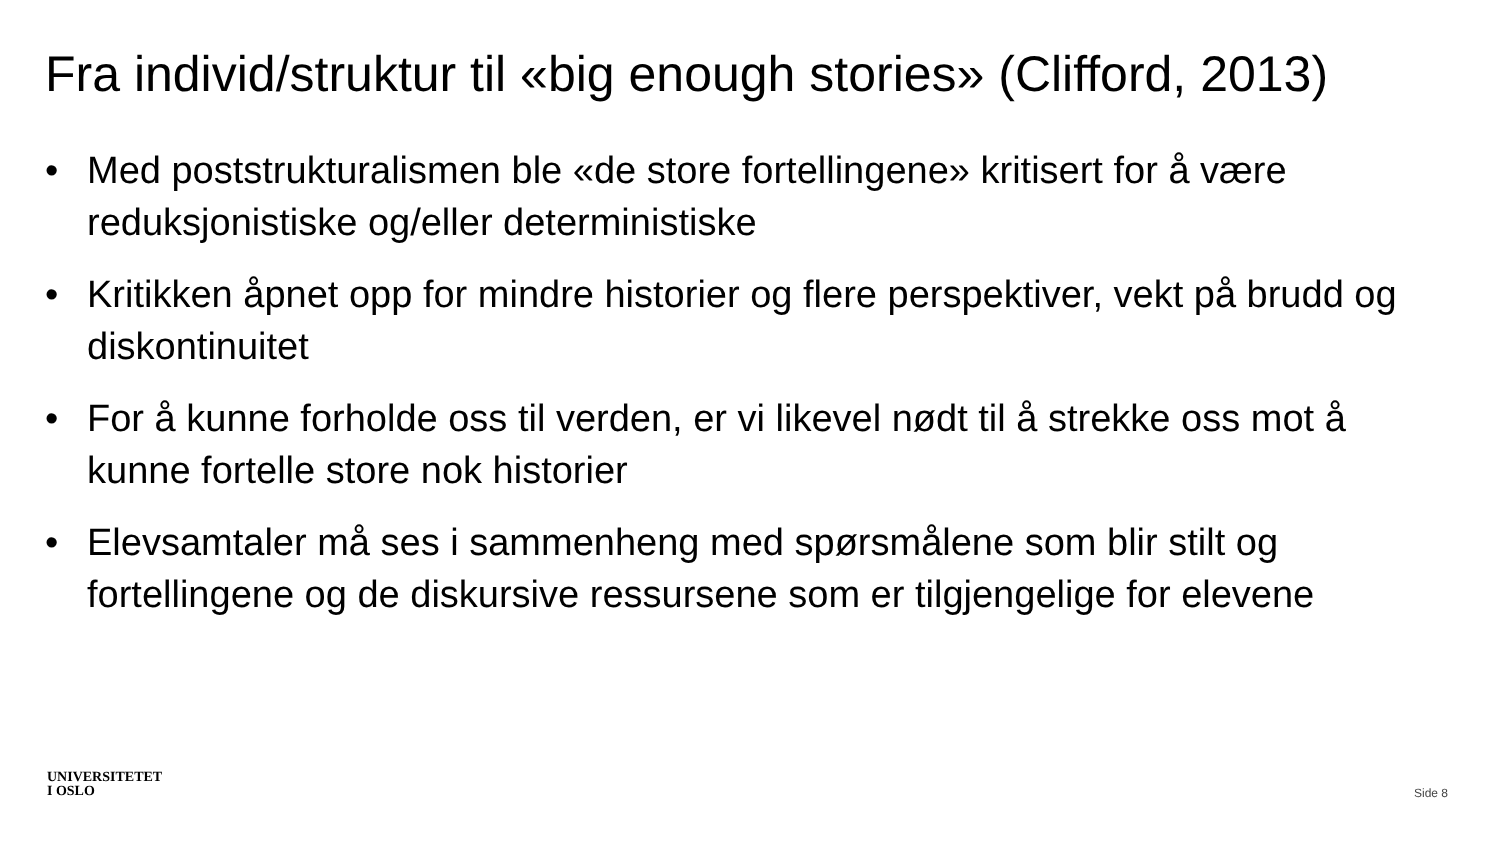Fra individ/struktur til «big enough stories» (Clifford, 2013)
• Med poststrukturalismen ble «de store fortellingene» kritisert for å være reduksjonistiske og/eller deterministiske
• Kritikken åpnet opp for mindre historier og flere perspektiver, vekt på brudd og diskontinuitet
• For å kunne forholde oss til verden, er vi likevel nødt til å strekke oss mot å kunne fortelle store nok historier
• Elevsamtaler må ses i sammenheng med spørsmålene som blir stilt og fortellingene og de diskursive ressursene som er tilgjengelige for elevene
UNIVERSITETET
I OSLO
Side 8